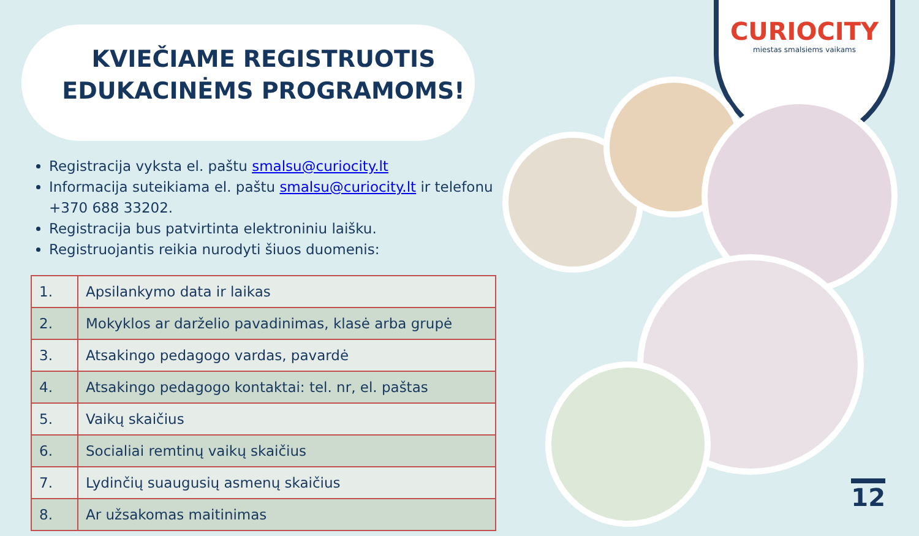CURIOCITY
miestas smalsiems vaikams
KVIEČIAME REGISTRUOTIS
EDUKACINĖMS PROGRAMOMS!
Registracija vyksta el. paštu smalsu@curiocity.lt
Informacija suteikiama el. paštu smalsu@curiocity.lt ir telefonu +370 688 33202.
Registracija bus patvirtinta elektroniniu laišku.
Registruojantis reikia nurodyti šiuos duomenis:
| 1. | Apsilankymo data ir laikas |
| 2. | Mokyklos ar darželio pavadinimas, klasė arba grupė |
| 3. | Atsakingo pedagogo vardas, pavardė |
| 4. | Atsakingo pedagogo kontaktai: tel. nr, el. paštas |
| 5. | Vaikų skaičius |
| 6. | Socialiai remtinų vaikų skaičius |
| 7. | Lydinčių suaugusių asmenų skaičius |
| 8. | Ar užsakomas maitinimas |
12